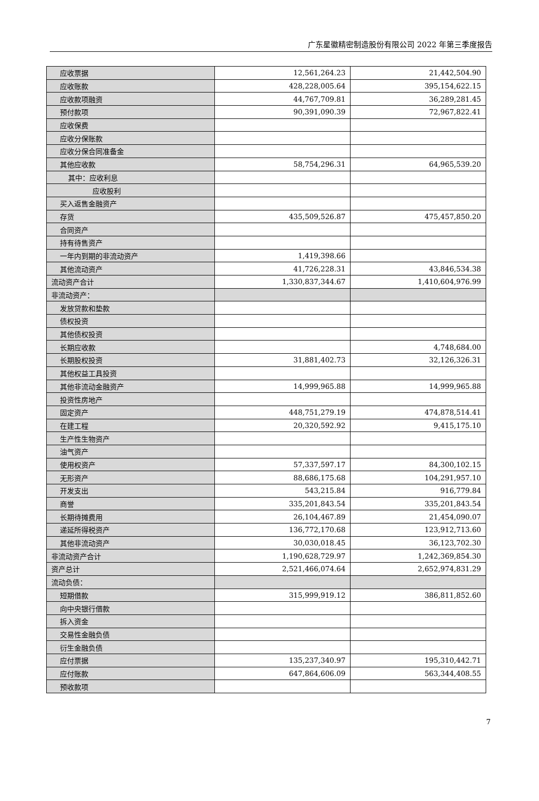广东星徽精密制造股份有限公司 2022 年第三季度报告
| 应收票据 | 12,561,264.23 | 21,442,504.90 |
| 应收账款 | 428,228,005.64 | 395,154,622.15 |
| 应收款项融资 | 44,767,709.81 | 36,289,281.45 |
| 预付款项 | 90,391,090.39 | 72,967,822.41 |
| 应收保费 | | |
| 应收分保账款 | | |
| 应收分保合同准备金 | | |
| 其他应收款 | 58,754,296.31 | 64,965,539.20 |
| 其中：应收利息 | | |
| 应收股利 | | |
| 买入返售金融资产 | | |
| 存货 | 435,509,526.87 | 475,457,850.20 |
| 合同资产 | | |
| 持有待售资产 | | |
| 一年内到期的非流动资产 | 1,419,398.66 | |
| 其他流动资产 | 41,726,228.31 | 43,846,534.38 |
| 流动资产合计 | 1,330,837,344.67 | 1,410,604,976.99 |
| 非流动资产： | | |
| 发放贷款和垫款 | | |
| 债权投资 | | |
| 其他债权投资 | | |
| 长期应收款 | | 4,748,684.00 |
| 长期股权投资 | 31,881,402.73 | 32,126,326.31 |
| 其他权益工具投资 | | |
| 其他非流动金融资产 | 14,999,965.88 | 14,999,965.88 |
| 投资性房地产 | | |
| 固定资产 | 448,751,279.19 | 474,878,514.41 |
| 在建工程 | 20,320,592.92 | 9,415,175.10 |
| 生产性生物资产 | | |
| 油气资产 | | |
| 使用权资产 | 57,337,597.17 | 84,300,102.15 |
| 无形资产 | 88,686,175.68 | 104,291,957.10 |
| 开发支出 | 543,215.84 | 916,779.84 |
| 商誉 | 335,201,843.54 | 335,201,843.54 |
| 长期待摊费用 | 26,104,467.89 | 21,454,090.07 |
| 递延所得税资产 | 136,772,170.68 | 123,912,713.60 |
| 其他非流动资产 | 30,030,018.45 | 36,123,702.30 |
| 非流动资产合计 | 1,190,628,729.97 | 1,242,369,854.30 |
| 资产总计 | 2,521,466,074.64 | 2,652,974,831.29 |
| 流动负债： | | |
| 短期借款 | 315,999,919.12 | 386,811,852.60 |
| 向中央银行借款 | | |
| 拆入资金 | | |
| 交易性金融负债 | | |
| 衍生金融负债 | | |
| 应付票据 | 135,237,340.97 | 195,310,442.71 |
| 应付账款 | 647,864,606.09 | 563,344,408.55 |
| 预收款项 | | |
7